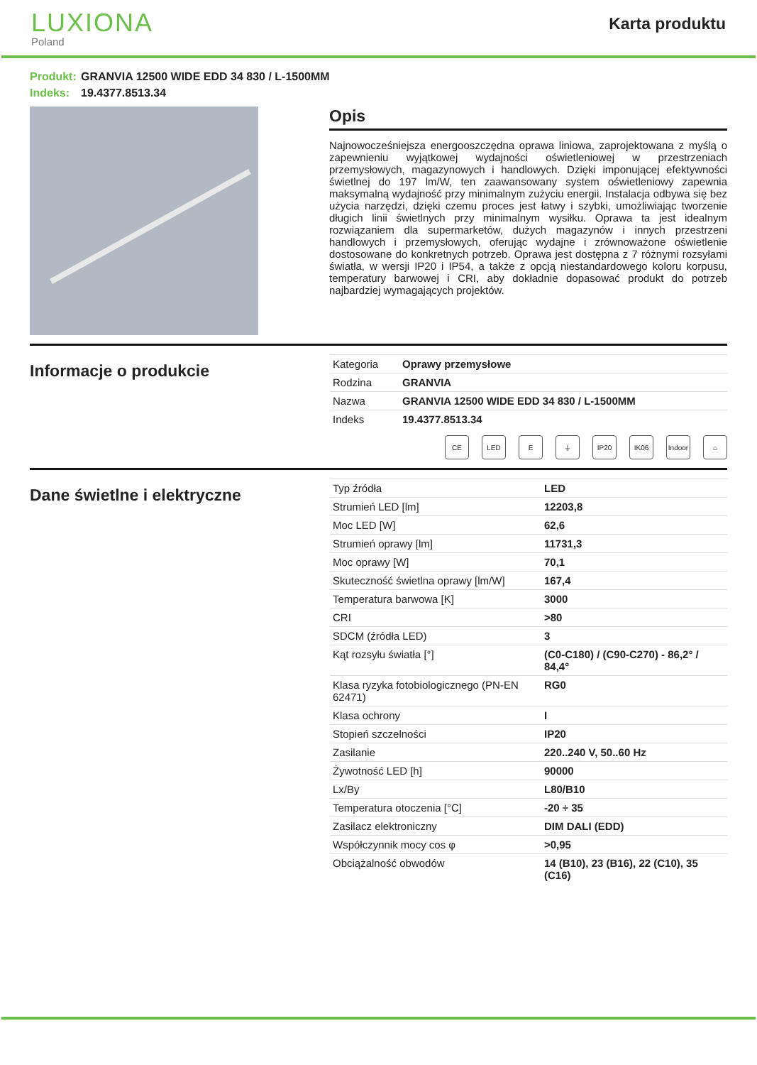LUXIONA
Poland
Karta produktu
Produkt: GRANVIA 12500 WIDE EDD 34 830 / L-1500MM
Indeks: 19.4377.8513.34
Opis
Najnowocześniejsza energooszczędna oprawa liniowa, zaprojektowana z myślą o zapewnieniu wyjątkowej wydajności oświetleniowej w przestrzeniach przemysłowych, magazynowych i handlowych. Dzięki imponującej efektywności świetlnej do 197 lm/W, ten zaawansowany system oświetleniowy zapewnia maksymalną wydajność przy minimalnym zużyciu energii. Instalacja odbywa się bez użycia narzędzi, dzięki czemu proces jest łatwy i szybki, umożliwiając tworzenie długich linii świetlnych przy minimalnym wysiłku. Oprawa ta jest idealnym rozwiązaniem dla supermarketów, dużych magazynów i innych przestrzeni handlowych i przemysłowych, oferując wydajne i zrównoważone oświetlenie dostosowane do konkretnych potrzeb. Oprawa jest dostępna z 7 różnymi rozsyłami światła, w wersji IP20 i IP54, a także z opcją niestandardowego koloru korpusu, temperatury barwowej i CRI, aby dokładnie dopasować produkt do potrzeb najbardziej wymagających projektów.
Informacje o produkcie
| Kategoria | Oprawy przemysłowe |
| Rodzina | GRANVIA |
| Nazwa | GRANVIA 12500 WIDE EDD 34 830 / L-1500MM |
| Indeks | 19.4377.8513.34 |
CE LED E ⏚ IP20 IK06 Indoor ⌂
Dane świetlne i elektryczne
| Typ źródła | LED |
| Strumień LED [lm] | 12203,8 |
| Moc LED [W] | 62,6 |
| Strumień oprawy [lm] | 11731,3 |
| Moc oprawy [W] | 70,1 |
| Skuteczność świetlna oprawy [lm/W] | 167,4 |
| Temperatura barwowa [K] | 3000 |
| CRI | >80 |
| SDCM (źródła LED) | 3 |
| Kąt rozsyłu światła [°] | (C0-C180) / (C90-C270) - 86,2° / 84,4° |
| Klasa ryzyka fotobiologicznego (PN-EN 62471) | RG0 |
| Klasa ochrony | I |
| Stopień szczelności | IP20 |
| Zasilanie | 220..240 V, 50..60 Hz |
| Żywotność LED [h] | 90000 |
| Lx/By | L80/B10 |
| Temperatura otoczenia [°C] | -20 ÷ 35 |
| Zasilacz elektroniczny | DIM DALI (EDD) |
| Współczynnik mocy cos φ | >0,95 |
| Obciążalność obwodów | 14 (B10), 23 (B16), 22 (C10), 35 (C16) |